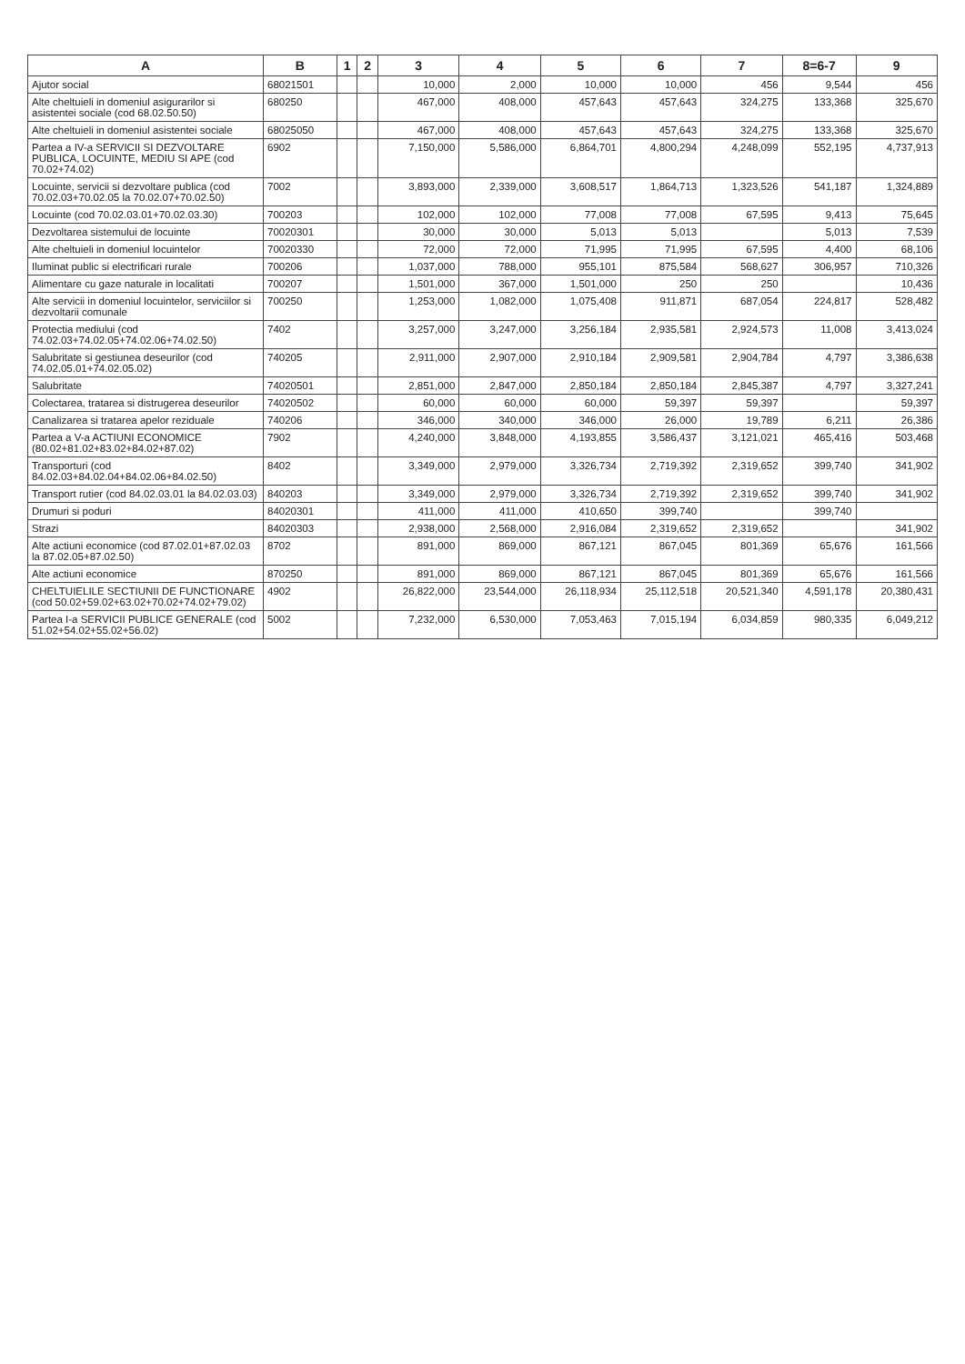| A | B | 1 | 2 | 3 | 4 | 5 | 6 | 7 | 8=6-7 | 9 |
| --- | --- | --- | --- | --- | --- | --- | --- | --- | --- | --- |
| Ajutor social | 68021501 | | | 10,000 | 2,000 | 10,000 | 10,000 | 456 | 9,544 | 456 |
| Alte cheltuieli in domeniul asigurarilor si asistentei sociale (cod 68.02.50.50) | 680250 | | | 467,000 | 408,000 | 457,643 | 457,643 | 324,275 | 133,368 | 325,670 |
| Alte cheltuieli in domeniul asistentei sociale | 68025050 | | | 467,000 | 408,000 | 457,643 | 457,643 | 324,275 | 133,368 | 325,670 |
| Partea a IV-a SERVICII SI DEZVOLTARE PUBLICA, LOCUINTE, MEDIU SI APE (cod 70.02+74.02) | 6902 | | | 7,150,000 | 5,586,000 | 6,864,701 | 4,800,294 | 4,248,099 | 552,195 | 4,737,913 |
| Locuinte, servicii si dezvoltare publica (cod 70.02.03+70.02.05 la 70.02.07+70.02.50) | 7002 | | | 3,893,000 | 2,339,000 | 3,608,517 | 1,864,713 | 1,323,526 | 541,187 | 1,324,889 |
| Locuinte (cod 70.02.03.01+70.02.03.30) | 700203 | | | 102,000 | 102,000 | 77,008 | 77,008 | 67,595 | 9,413 | 75,645 |
| Dezvoltarea sistemului de locuinte | 70020301 | | | 30,000 | 30,000 | 5,013 | 5,013 | | 5,013 | 7,539 |
| Alte cheltuieli in domeniul locuintelor | 70020330 | | | 72,000 | 72,000 | 71,995 | 71,995 | 67,595 | 4,400 | 68,106 |
| Iluminat public si electrificari rurale | 700206 | | | 1,037,000 | 788,000 | 955,101 | 875,584 | 568,627 | 306,957 | 710,326 |
| Alimentare cu gaze naturale in localitati | 700207 | | | 1,501,000 | 367,000 | 1,501,000 | 250 | 250 | | 10,436 |
| Alte servicii in domeniul locuintelor, serviciilor si dezvoltarii comunale | 700250 | | | 1,253,000 | 1,082,000 | 1,075,408 | 911,871 | 687,054 | 224,817 | 528,482 |
| Protectia mediului (cod 74.02.03+74.02.05+74.02.06+74.02.50) | 7402 | | | 3,257,000 | 3,247,000 | 3,256,184 | 2,935,581 | 2,924,573 | 11,008 | 3,413,024 |
| Salubritate si gestiunea deseurilor (cod 74.02.05.01+74.02.05.02) | 740205 | | | 2,911,000 | 2,907,000 | 2,910,184 | 2,909,581 | 2,904,784 | 4,797 | 3,386,638 |
| Salubritate | 74020501 | | | 2,851,000 | 2,847,000 | 2,850,184 | 2,850,184 | 2,845,387 | 4,797 | 3,327,241 |
| Colectarea, tratarea si distrugerea deseurilor | 74020502 | | | 60,000 | 60,000 | 60,000 | 59,397 | 59,397 | | 59,397 |
| Canalizarea si tratarea apelor reziduale | 740206 | | | 346,000 | 340,000 | 346,000 | 26,000 | 19,789 | 6,211 | 26,386 |
| Partea a V-a ACTIUNI ECONOMICE (80.02+81.02+83.02+84.02+87.02) | 7902 | | | 4,240,000 | 3,848,000 | 4,193,855 | 3,586,437 | 3,121,021 | 465,416 | 503,468 |
| Transporturi (cod 84.02.03+84.02.04+84.02.06+84.02.50) | 8402 | | | 3,349,000 | 2,979,000 | 3,326,734 | 2,719,392 | 2,319,652 | 399,740 | 341,902 |
| Transport rutier (cod 84.02.03.01 la 84.02.03.03) | 840203 | | | 3,349,000 | 2,979,000 | 3,326,734 | 2,719,392 | 2,319,652 | 399,740 | 341,902 |
| Drumuri si poduri | 84020301 | | | 411,000 | 411,000 | 410,650 | 399,740 | | 399,740 | |
| Strazi | 84020303 | | | 2,938,000 | 2,568,000 | 2,916,084 | 2,319,652 | 2,319,652 | | 341,902 |
| Alte actiuni economice (cod 87.02.01+87.02.03 la 87.02.05+87.02.50) | 8702 | | | 891,000 | 869,000 | 867,121 | 867,045 | 801,369 | 65,676 | 161,566 |
| Alte actiuni economice | 870250 | | | 891,000 | 869,000 | 867,121 | 867,045 | 801,369 | 65,676 | 161,566 |
| CHELTUIELILE SECTIUNII DE FUNCTIONARE (cod 50.02+59.02+63.02+70.02+74.02+79.02) | 4902 | | | 26,822,000 | 23,544,000 | 26,118,934 | 25,112,518 | 20,521,340 | 4,591,178 | 20,380,431 |
| Partea I-a SERVICII PUBLICE GENERALE (cod 51.02+54.02+55.02+56.02) | 5002 | | | 7,232,000 | 6,530,000 | 7,053,463 | 7,015,194 | 6,034,859 | 980,335 | 6,049,212 |